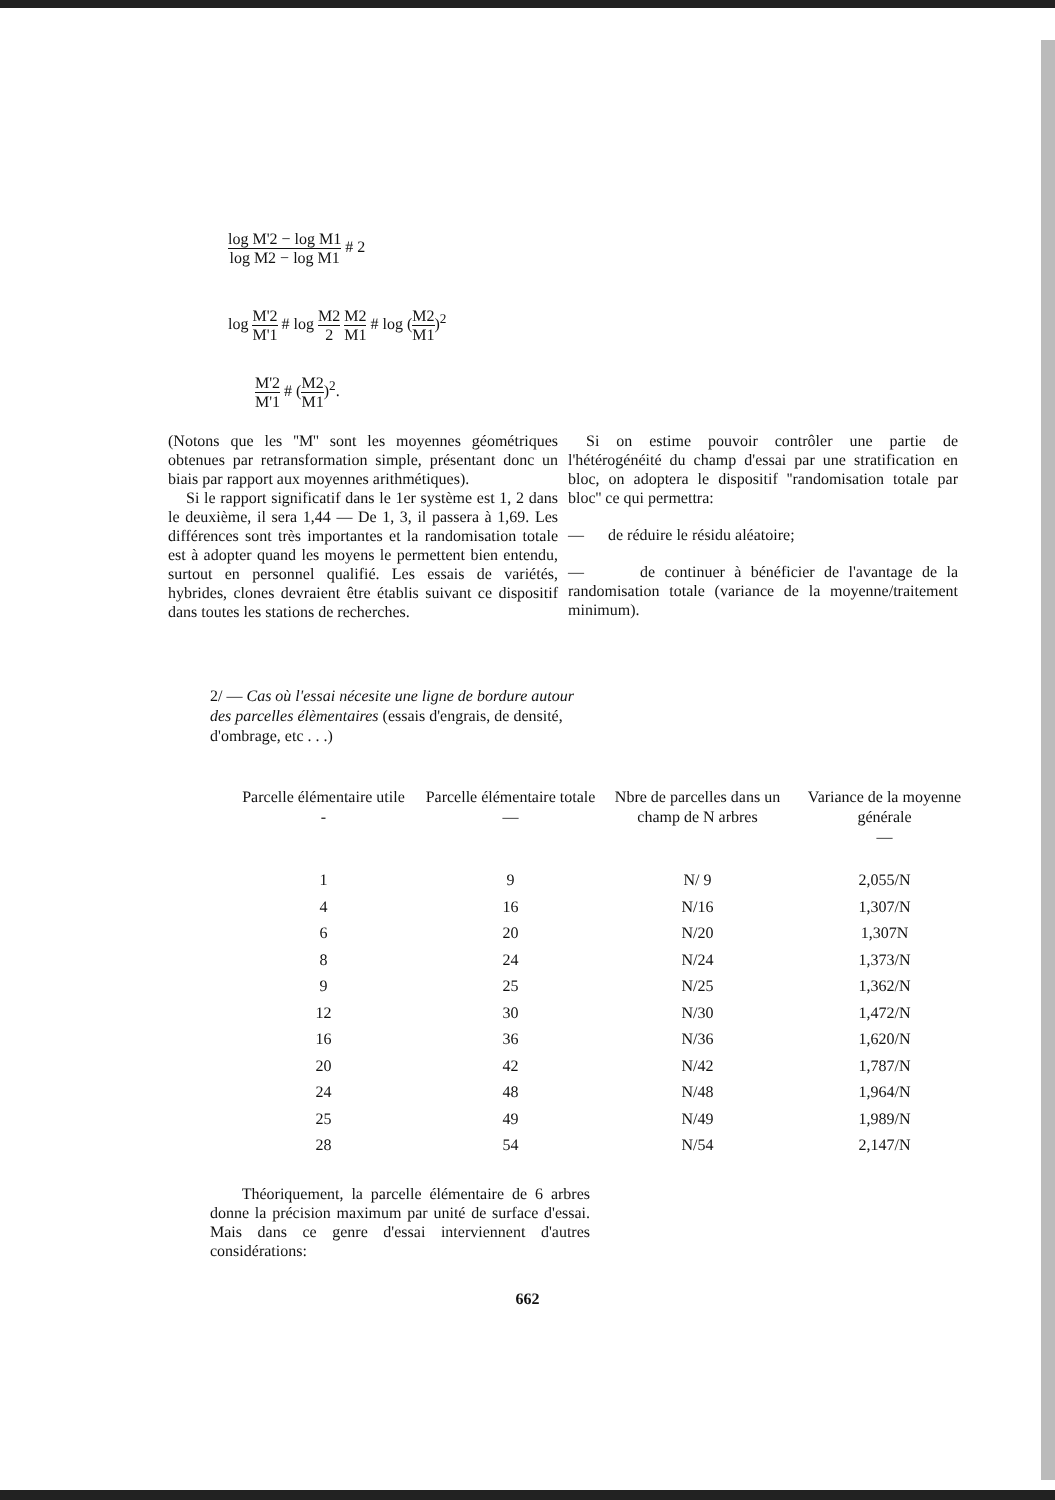log M'2 − log M1 log M2 − log M1 # 2
log M'2 M'1 # log M2 2 M2 M1 # log (M2 M1)<sup>2</sup>
M'2 M'1 # (M2 M1)<sup>2</sup>.
(Notons que les ''M'' sont les moyennes géométriques obtenues par retransformation simple, présentant donc un biais par rapport aux moyennes arithmétiques).
Si le rapport significatif dans le 1er système est 1, 2 dans le deuxième, il sera 1,44 — De 1, 3, il passera à 1,69. Les différences sont très importantes et la randomisation totale est à adopter quand les moyens le permettent bien entendu, surtout en personnel qualifié. Les essais de variétés, hybrides, clones devraient être établis suivant ce dispositif dans toutes les stations de recherches.
Si on estime pouvoir contrôler une partie de l'hétérogénéité du champ d'essai par une stratification en bloc, on adoptera le dispositif ''randomisation totale par bloc'' ce qui permettra:
— de réduire le résidu aléatoire;
— de continuer à bénéficier de l'avantage de la randomisation totale (variance de la moyenne/traitement minimum).
2/ — Cas où l'essai nécesite une ligne de bordure autour des parcelles élèmentaires (essais d'engrais, de densité, d'ombrage, etc . . .)
| Parcelle élémentaire utile - | Parcelle élémentaire totale — | Nbre de parcelles dans un champ de N arbres | Variance de la moyenne générale — |
| --- | --- | --- | --- |
| 1 | 9 | N/ 9 | 2,055/N |
| 4 | 16 | N/16 | 1,307/N |
| 6 | 20 | N/20 | 1,307N |
| 8 | 24 | N/24 | 1,373/N |
| 9 | 25 | N/25 | 1,362/N |
| 12 | 30 | N/30 | 1,472/N |
| 16 | 36 | N/36 | 1,620/N |
| 20 | 42 | N/42 | 1,787/N |
| 24 | 48 | N/48 | 1,964/N |
| 25 | 49 | N/49 | 1,989/N |
| 28 | 54 | N/54 | 2,147/N |
Théoriquement, la parcelle élémentaire de 6 arbres donne la précision maximum par unité de surface d'essai. Mais dans ce genre d'essai interviennent d'autres considérations:
662